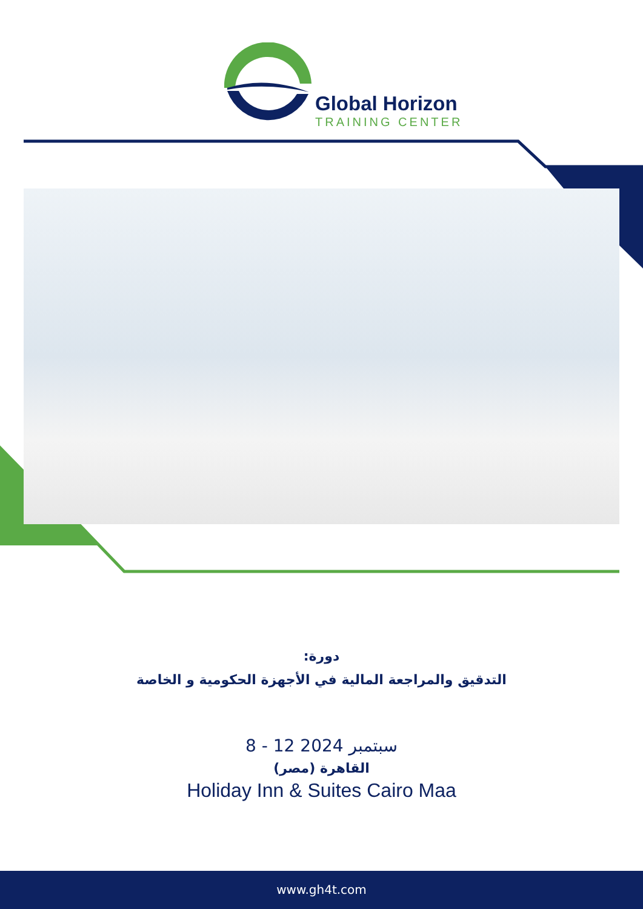Global Horizon
TRAINING CENTER
دورة:
التدقيق والمراجعة المالية في الأجهزة الحكومية و الخاصة
8 - 12 سبتمبر 2024
القاهرة (مصر)
Holiday Inn & Suites Cairo Maa
www.gh4t.com